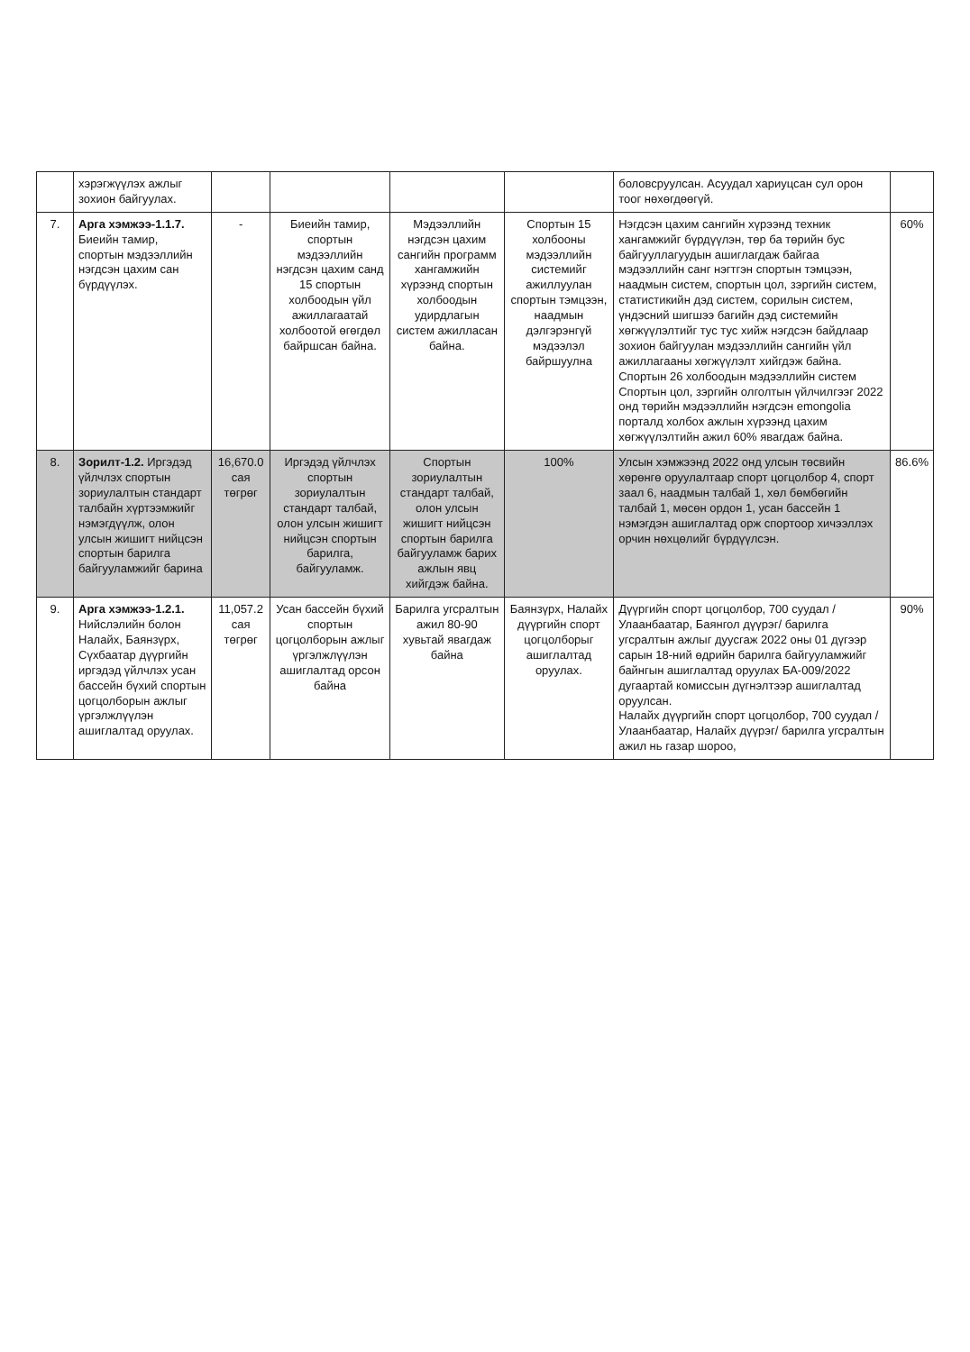| | хэрэгжүүлэх ажлыг зохион байгуулах. | | | | | боловсруулсан. Асуудал хариуцсан сул орон тоог нөхөгдөөгүй. | |
| 7. | Арга хэмжээ-1.1.7. Биеийн тамир, спортын мэдээллийн нэгдсэн цахим сан бүрдүүлэх. | - | Биеийн тамир, спортын мэдээллийн нэгдсэн цахим санд 15 спортын холбоодын үйл ажиллагаатай холбоотой өгөгдөл байршсан байна. | Мэдээллийн нэгдсэн цахим сангийн программ хангамжийн хүрээнд спортын холбоодын удирдлагын систем ажилласан байна. | Спортын 15 холбооны мэдээллийн системийг ажиллуулан спортын тэмцээн, наадмын дэлгэрэнгүй мэдээлэл байршуулна | Нэгдсэн цахим сангийн хүрээнд техник хангамжийг бүрдүүлэн, төр ба төрийн бус байгууллагуудын ашиглагдаж байгаа мэдээллийн санг нэгтгэн спортын тэмцээн, наадмын систем, спортын цол, зэргийн систем, статистикийн дэд систем, сорилын систем, үндэсний шигшээ багийн дэд системийн хөгжүүлэлтийг тус тус хийж нэгдсэн байдлаар зохион байгуулан мэдээллийн сангийн үйл ажиллагааны хөгжүүлэлт хийгдэж байна. Спортын 26 холбоодын мэдээллийн систем Спортын цол, зэргийн олголтын үйлчилгээг 2022 онд төрийн мэдээллийн нэгдсэн emongolia порталд холбох ажлын хүрээнд цахим хөгжүүлэлтийн ажил 60% явагдаж байна. | 60% |
| 8. | Зорилт-1.2. Иргэдэд үйлчлэх спортын зориулалтын стандарт талбайн хүртээмжийг нэмэгдүүлж, олон улсын жишигт нийцсэн спортын барилга байгууламжийг барина | 16,670.0 сая төгрөг | Иргэдэд үйлчлэх спортын зориулалтын стандарт талбай, олон улсын жишигт нийцсэн спортын барилга, байгууламж. | Спортын зориулалтын стандарт талбай, олон улсын жишигт нийцсэн спортын барилга байгууламж барих ажлын явц хийгдэж байна. | 100% | Улсын хэмжээнд 2022 онд улсын төсвийн хөрөнгө оруулалтаар спорт цогцолбор 4, спорт заал 6, наадмын талбай 1, хөл бөмбөгийн талбай 1, мөсөн ордон 1, усан бассейн 1 нэмэгдэн ашиглалтад орж спортоор хичээллэх орчин нөхцөлийг бүрдүүлсэн. | 86.6% |
| 9. | Арга хэмжээ-1.2.1. Нийслэлийн болон Налайх, Баянзүрх, Сүхбаатар дүүргийн иргэдэд үйлчлэх усан бассейн бүхий спортын цогцолборын ажлыг үргэлжлүүлэн ашиглалтад оруулах. | 11,057.2 сая төгрөг | Усан бассейн бүхий спортын цогцолборын ажлыг үргэлжлүүлэн ашиглалтад орсон байна | Барилга угсралтын ажил 80-90 хувьтай явагдаж байна | Баянзүрх, Налайх дүүргийн спорт цогцолборыг ашиглалтад оруулах. | Дүүргийн спорт цогцолбор, 700 суудал /Улаанбаатар, Баянгол дүүрэг/ барилга угсралтын ажлыг дуусгаж 2022 оны 01 дүгээр сарын 18-ний өдрийн барилга байгууламжийг байнгын ашиглалтад оруулах БА-009/2022 дугаартай комиссын дүгнэлтээр ашиглалтад оруулсан. Налайх дүүргийн спорт цогцолбор, 700 суудал /Улаанбаатар, Налайх дүүрэг/ барилга угсралтын ажил нь газар шороо, | 90% |